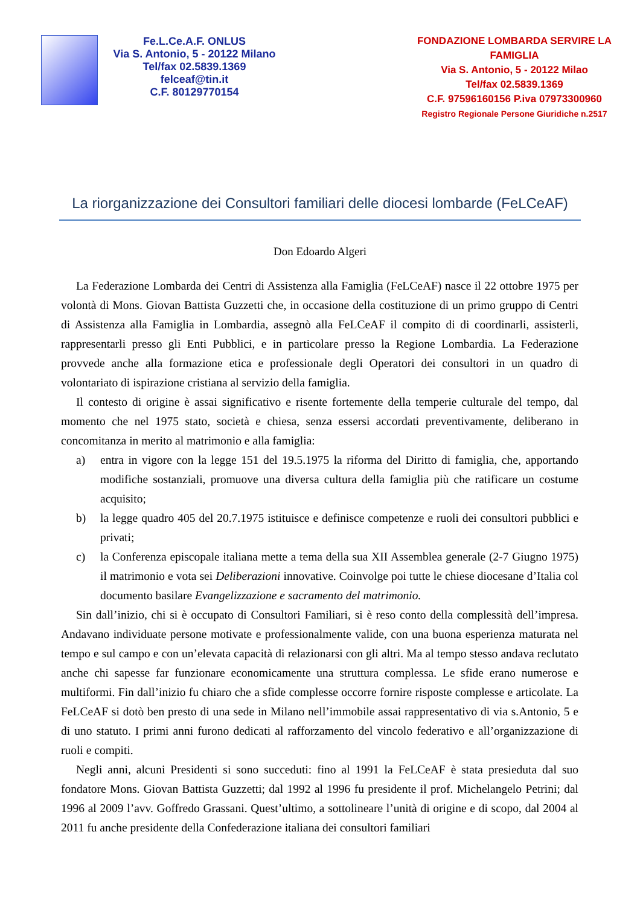Fe.L.Ce.A.F. ONLUS
Via S. Antonio, 5 - 20122 Milano
Tel/fax 02.5839.1369
felceaf@tin.it
C.F. 80129770154
FONDAZIONE LOMBARDA SERVIRE LA FAMIGLIA
Via S. Antonio, 5 - 20122 Milao
Tel/fax 02.5839.1369
C.F. 97596160156 P.iva 07973300960
Registro Regionale Persone Giuridiche n.2517
La riorganizzazione dei Consultori familiari delle diocesi lombarde (FeLCeAF)
Don Edoardo Algeri
La Federazione Lombarda dei Centri di Assistenza alla Famiglia (FeLCeAF) nasce il 22 ottobre 1975 per volontà di Mons. Giovan Battista Guzzetti che, in occasione della costituzione di un primo gruppo di Centri di Assistenza alla Famiglia in Lombardia, assegnò alla FeLCeAF il compito di di coordinarli, assisterli, rappresentarli presso gli Enti Pubblici, e in particolare presso la Regione Lombardia. La Federazione provvede anche alla formazione etica e professionale degli Operatori dei consultori in un quadro di volontariato di ispirazione cristiana al servizio della famiglia.
Il contesto di origine è assai significativo e risente fortemente della temperie culturale del tempo, dal momento che nel 1975 stato, società e chiesa, senza essersi accordati preventivamente, deliberano in concomitanza in merito al matrimonio e alla famiglia:
a) entra in vigore con la legge 151 del 19.5.1975 la riforma del Diritto di famiglia, che, apportando modifiche sostanziali, promuove una diversa cultura della famiglia più che ratificare un costume acquisito;
b) la legge quadro 405 del 20.7.1975 istituisce e definisce competenze e ruoli dei consultori pubblici e privati;
c) la Conferenza episcopale italiana mette a tema della sua XII Assemblea generale (2-7 Giugno 1975) il matrimonio e vota sei Deliberazioni innovative. Coinvolge poi tutte le chiese diocesane d’Italia col documento basilare Evangelizzazione e sacramento del matrimonio.
Sin dall’inizio, chi si è occupato di Consultori Familiari, si è reso conto della complessità dell’impresa. Andavano individuate persone motivate e professionalmente valide, con una buona esperienza maturata nel tempo e sul campo e con un’elevata capacità di relazionarsi con gli altri. Ma al tempo stesso andava reclutato anche chi sapesse far funzionare economicamente una struttura complessa. Le sfide erano numerose e multiformi. Fin dall’inizio fu chiaro che a sfide complesse occorre fornire risposte complesse e articolate. La FeLCeAF si dotò ben presto di una sede in Milano nell’immobile assai rappresentativo di via s.Antonio, 5 e di uno statuto. I primi anni furono dedicati al rafforzamento del vincolo federativo e all’organizzazione di ruoli e compiti.
Negli anni, alcuni Presidenti si sono succeduti: fino al 1991 la FeLCeAF è stata presieduta dal suo fondatore Mons. Giovan Battista Guzzetti; dal 1992 al 1996 fu presidente il prof. Michelangelo Petrini; dal 1996 al 2009 l’avv. Goffredo Grassani. Quest’ultimo, a sottolineare l’unità di origine e di scopo, dal 2004 al 2011 fu anche presidente della Confederazione italiana dei consultori familiari